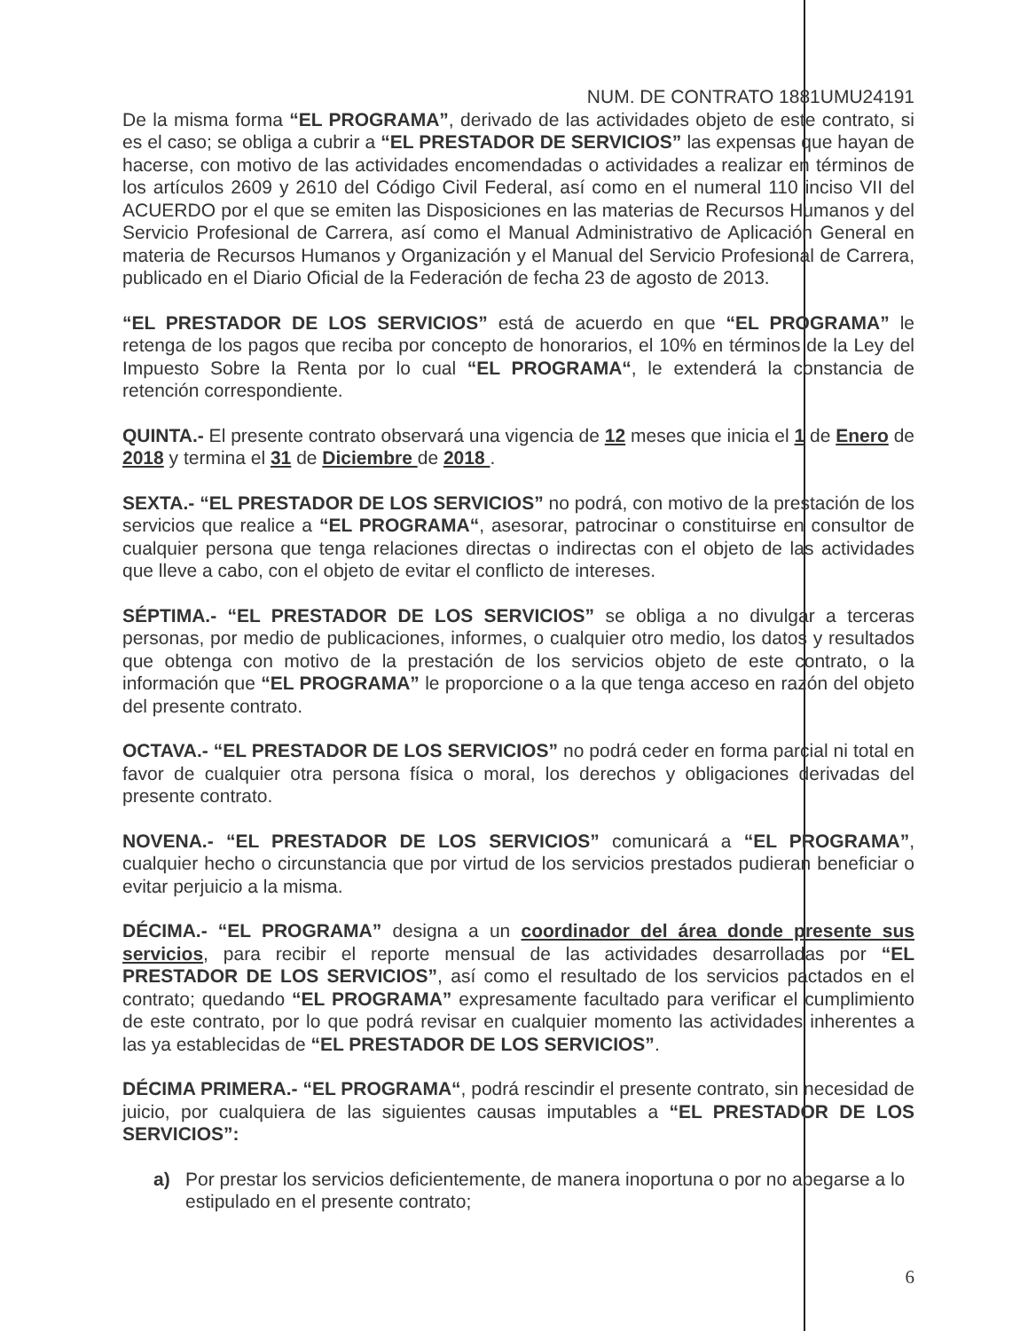NUM. DE CONTRATO 1881UMU24191
De la misma forma “EL PROGRAMA”, derivado de las actividades objeto de este contrato, si es el caso; se obliga a cubrir a “EL PRESTADOR DE SERVICIOS” las expensas que hayan de hacerse, con motivo de las actividades encomendadas o actividades a realizar en términos de los artículos 2609 y 2610 del Código Civil Federal, así como en el numeral 110 inciso VII del ACUERDO por el que se emiten las Disposiciones en las materias de Recursos Humanos y del Servicio Profesional de Carrera, así como el Manual Administrativo de Aplicación General en materia de Recursos Humanos y Organización y el Manual del Servicio Profesional de Carrera, publicado en el Diario Oficial de la Federación de fecha 23 de agosto de 2013.
“EL PRESTADOR DE LOS SERVICIOS” está de acuerdo en que “EL PROGRAMA” le retenga de los pagos que reciba por concepto de honorarios, el 10% en términos de la Ley del Impuesto Sobre la Renta por lo cual “EL PROGRAMA“, le extenderá la constancia de retención correspondiente.
QUINTA.- El presente contrato observará una vigencia de 12 meses que inicia el 1 de Enero de 2018 y termina el 31 de Diciembre de 2018 .
SEXTA.- “EL PRESTADOR DE LOS SERVICIOS” no podrá, con motivo de la prestación de los servicios que realice a “EL PROGRAMA“, asesorar, patrocinar o constituirse en consultor de cualquier persona que tenga relaciones directas o indirectas con el objeto de las actividades que lleve a cabo, con el objeto de evitar el conflicto de intereses.
SÉPTIMA.- “EL PRESTADOR DE LOS SERVICIOS” se obliga a no divulgar a terceras personas, por medio de publicaciones, informes, o cualquier otro medio, los datos y resultados que obtenga con motivo de la prestación de los servicios objeto de este contrato, o la información que “EL PROGRAMA” le proporcione o a la que tenga acceso en razón del objeto del presente contrato.
OCTAVA.- “EL PRESTADOR DE LOS SERVICIOS” no podrá ceder en forma parcial ni total en favor de cualquier otra persona física o moral, los derechos y obligaciones derivadas del presente contrato.
NOVENA.- “EL PRESTADOR DE LOS SERVICIOS” comunicará a “EL PROGRAMA”, cualquier hecho o circunstancia que por virtud de los servicios prestados pudieran beneficiar o evitar perjuicio a la misma.
DÉCIMA.- “EL PROGRAMA” designa a un coordinador del área donde presente sus servicios, para recibir el reporte mensual de las actividades desarrolladas por “EL PRESTADOR DE LOS SERVICIOS”, así como el resultado de los servicios pactados en el contrato; quedando “EL PROGRAMA” expresamente facultado para verificar el cumplimiento de este contrato, por lo que podrá revisar en cualquier momento las actividades inherentes a las ya establecidas de “EL PRESTADOR DE LOS SERVICIOS”.
DÉCIMA PRIMERA.- “EL PROGRAMA“, podrá rescindir el presente contrato, sin necesidad de juicio, por cualquiera de las siguientes causas imputables a “EL PRESTADOR DE LOS SERVICIOS”:
a) Por prestar los servicios deficientemente, de manera inoportuna o por no apegarse a lo estipulado en el presente contrato;
6